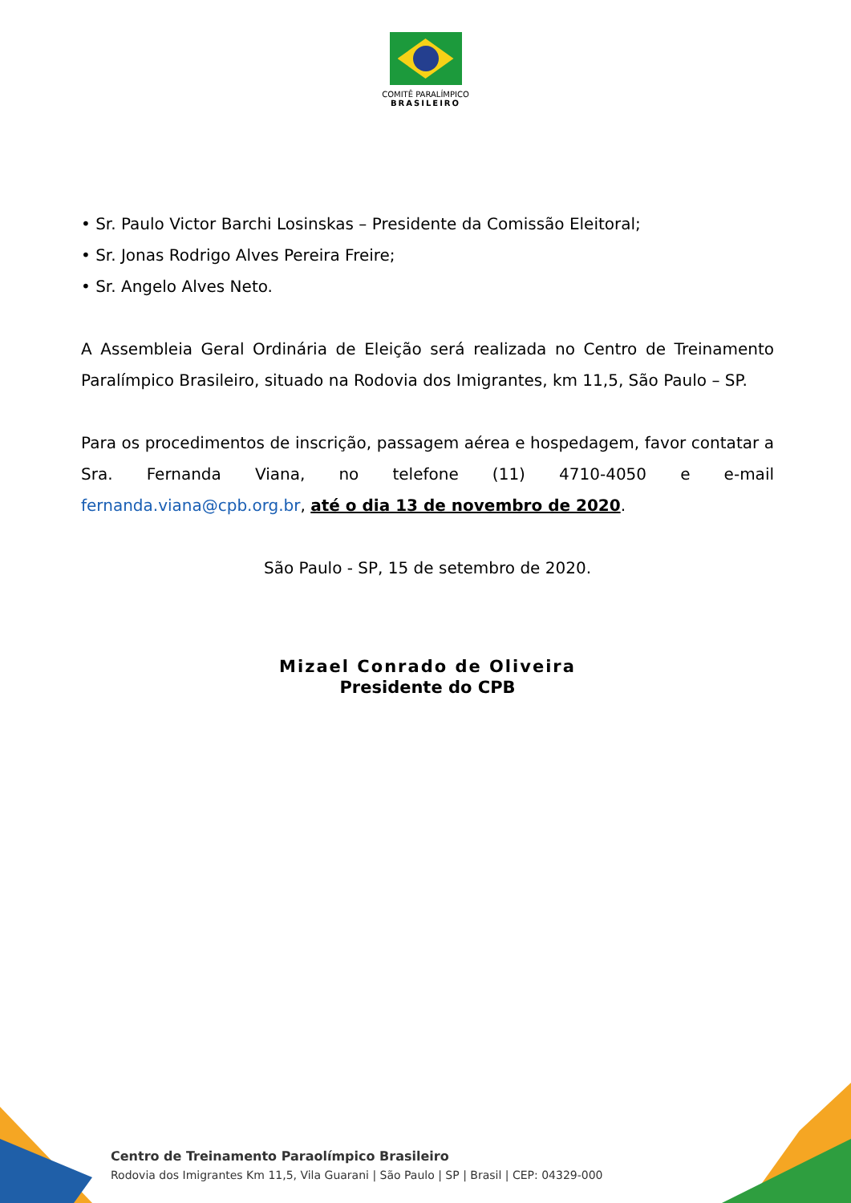COMITÊ PARALÍMPICO
BRASILEIRO
• Sr. Paulo Victor Barchi Losinskas – Presidente da Comissão Eleitoral;
• Sr. Jonas Rodrigo Alves Pereira Freire;
• Sr. Angelo Alves Neto.
A Assembleia Geral Ordinária de Eleição será realizada no Centro de Treinamento Paralímpico Brasileiro, situado na Rodovia dos Imigrantes, km 11,5, São Paulo – SP.
Para os procedimentos de inscrição, passagem aérea e hospedagem, favor contatar a Sra. Fernanda Viana, no telefone (11) 4710-4050 e e-mail fernanda.viana@cpb.org.br, até o dia 13 de novembro de 2020.
São Paulo - SP, 15 de setembro de 2020.
Mizael Conrado de Oliveira
Presidente do CPB
Centro de Treinamento Paraolímpico Brasileiro
Rodovia dos Imigrantes Km 11,5, Vila Guarani | São Paulo | SP | Brasil | CEP: 04329-000